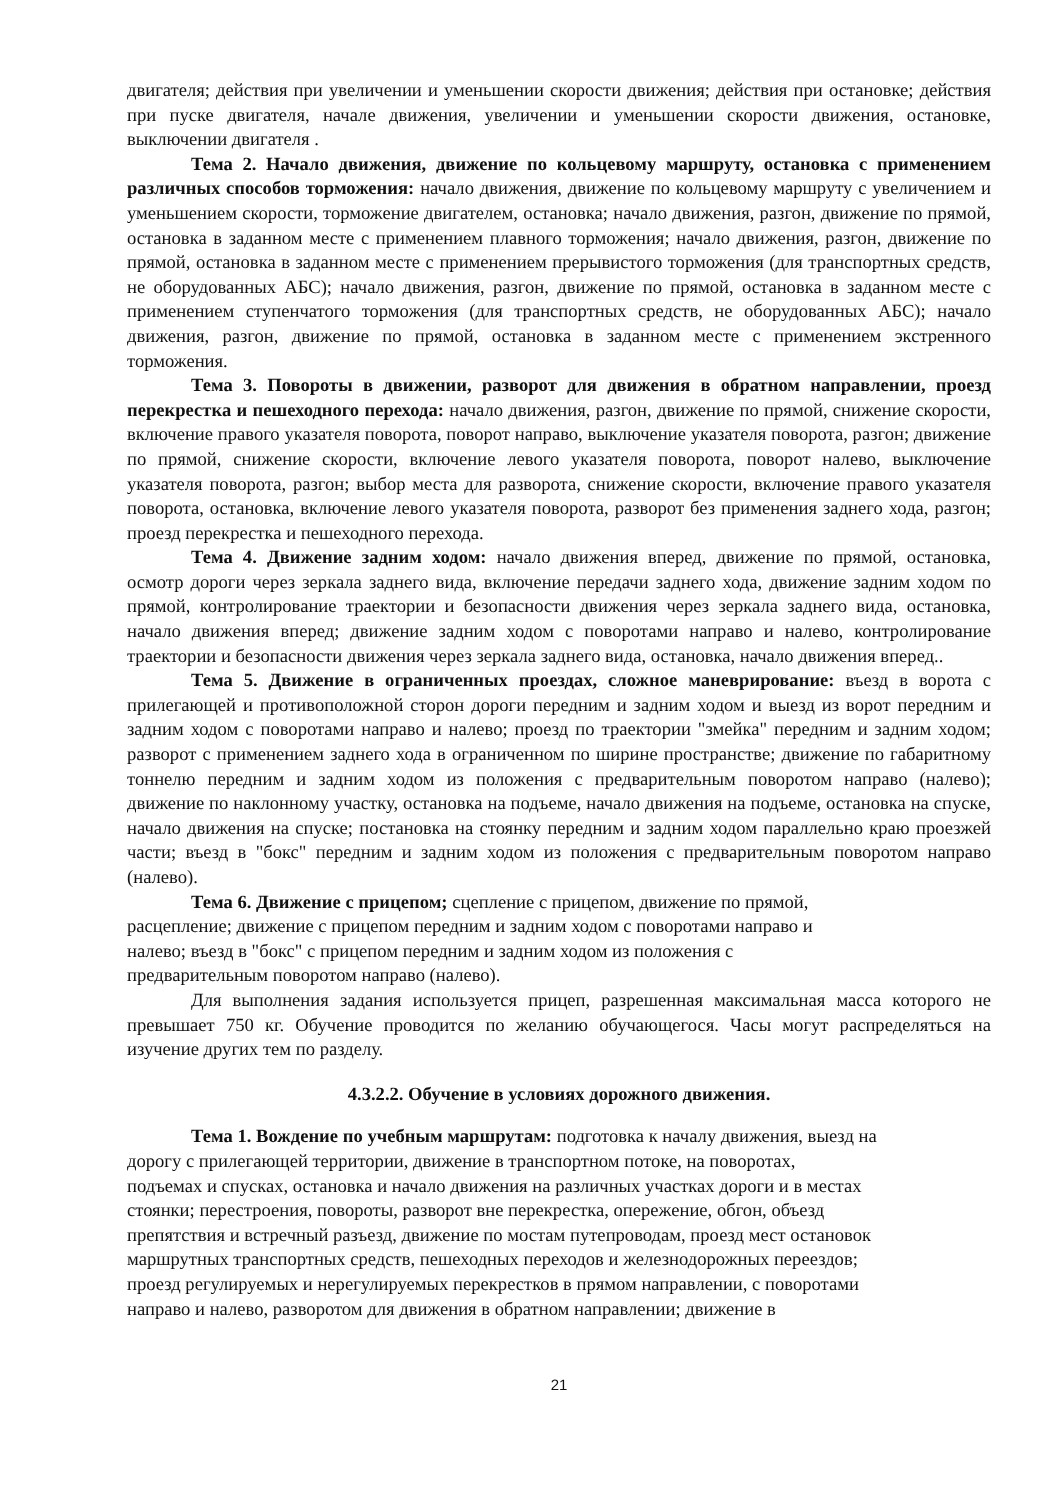двигателя; действия при увеличении и уменьшении скорости движения; действия при остановке; действия при пуске двигателя, начале движения, увеличении и уменьшении скорости движения, остановке, выключении двигателя .
Тема 2. Начало движения, движение по кольцевому маршруту, остановка с применением различных способов торможения: начало движения, движение по кольцевому маршруту с увеличением и уменьшением скорости, торможение двигателем, остановка; начало движения, разгон, движение по прямой, остановка в заданном месте с применением плавного торможения; начало движения, разгон, движение по прямой, остановка в заданном месте с применением прерывистого торможения (для транспортных средств, не оборудованных АБС); начало движения, разгон, движение по прямой, остановка в заданном месте с применением ступенчатого торможения (для транспортных средств, не оборудованных АБС); начало движения, разгон, движение по прямой, остановка в заданном месте с применением экстренного торможения.
Тема 3. Повороты в движении, разворот для движения в обратном направлении, проезд перекрестка и пешеходного перехода: начало движения, разгон, движение по прямой, снижение скорости, включение правого указателя поворота, поворот направо, выключение указателя поворота, разгон; движение по прямой, снижение скорости, включение левого указателя поворота, поворот налево, выключение указателя поворота, разгон; выбор места для разворота, снижение скорости, включение правого указателя поворота, остановка, включение левого указателя поворота, разворот без применения заднего хода, разгон; проезд перекрестка и пешеходного перехода.
Тема 4. Движение задним ходом: начало движения вперед, движение по прямой, остановка, осмотр дороги через зеркала заднего вида, включение передачи заднего хода, движение задним ходом по прямой, контролирование траектории и безопасности движения через зеркала заднего вида, остановка, начало движения вперед; движение задним ходом с поворотами направо и налево, контролирование траектории и безопасности движения через зеркала заднего вида, остановка, начало движения вперед..
Тема 5. Движение в ограниченных проездах, сложное маневрирование: въезд в ворота с прилегающей и противоположной сторон дороги передним и задним ходом и выезд из ворот передним и задним ходом с поворотами направо и налево; проезд по траектории "змейка" передним и задним ходом; разворот с применением заднего хода в ограниченном по ширине пространстве; движение по габаритному тоннелю передним и задним ходом из положения с предварительным поворотом направо (налево); движение по наклонному участку, остановка на подъеме, начало движения на подъеме, остановка на спуске, начало движения на спуске; постановка на стоянку передним и задним ходом параллельно краю проезжей части; въезд в "бокс" передним и задним ходом из положения с предварительным поворотом направо (налево).
Тема 6. Движение с прицепом; сцепление с прицепом, движение по прямой,
расцепление; движение с прицепом передним и задним ходом с поворотами направо и
налево; въезд в "бокс" с прицепом передним и задним ходом из положения с
предварительным поворотом направо (налево).
Для выполнения задания используется прицеп, разрешенная максимальная масса которого не превышает 750 кг. Обучение проводится по желанию обучающегося. Часы могут распределяться на изучение других тем по разделу.
4.3.2.2. Обучение в условиях дорожного движения.
Тема 1. Вождение по учебным маршрутам: подготовка к началу движения, выезд на
дорогу с прилегающей территории, движение в транспортном потоке, на поворотах,
подъемах и спусках, остановка и начало движения на различных участках дороги и в местах
стоянки; перестроения, повороты, разворот вне перекрестка, опережение, обгон, объезд
препятствия и встречный разъезд, движение по мостам путепроводам, проезд мест остановок
маршрутных транспортных средств, пешеходных переходов и железнодорожных переездов;
проезд регулируемых и нерегулируемых перекрестков в прямом направлении, с поворотами
направо и налево, разворотом для движения в обратном направлении; движение в
21